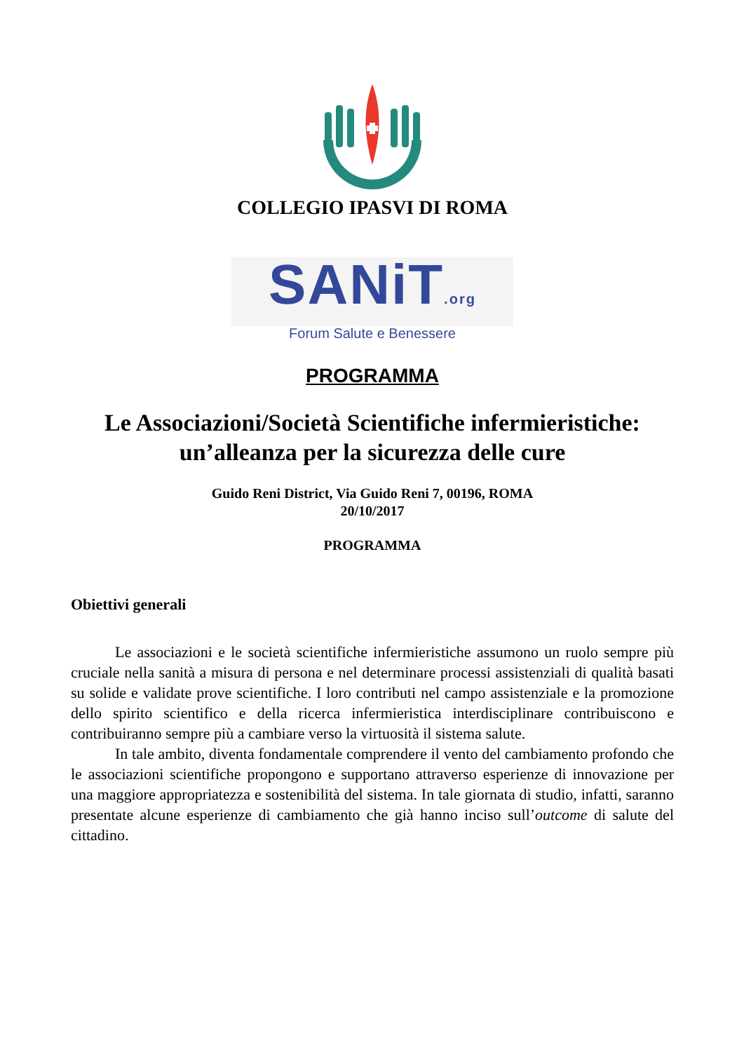COLLEGIO IPASVI DI ROMA
SANiT.org
Forum Salute e Benessere
PROGRAMMA
Le Associazioni/Società Scientifiche infermieristiche:
un’alleanza per la sicurezza delle cure
Guido Reni District, Via Guido Reni 7, 00196, ROMA
20/10/2017
PROGRAMMA
Obiettivi generali
Le associazioni e le società scientifiche infermieristiche assumono un ruolo sempre più cruciale nella sanità a misura di persona e nel determinare processi assistenziali di qualità basati su solide e validate prove scientifiche. I loro contributi nel campo assistenziale e la promozione dello spirito scientifico e della ricerca infermieristica interdisciplinare contribuiscono e contribuiranno sempre più a cambiare verso la virtuosità il sistema salute.
In tale ambito, diventa fondamentale comprendere il vento del cambiamento profondo che le associazioni scientifiche propongono e supportano attraverso esperienze di innovazione per una maggiore appropriatezza e sostenibilità del sistema. In tale giornata di studio, infatti, saranno presentate alcune esperienze di cambiamento che già hanno inciso sull’outcome di salute del cittadino.